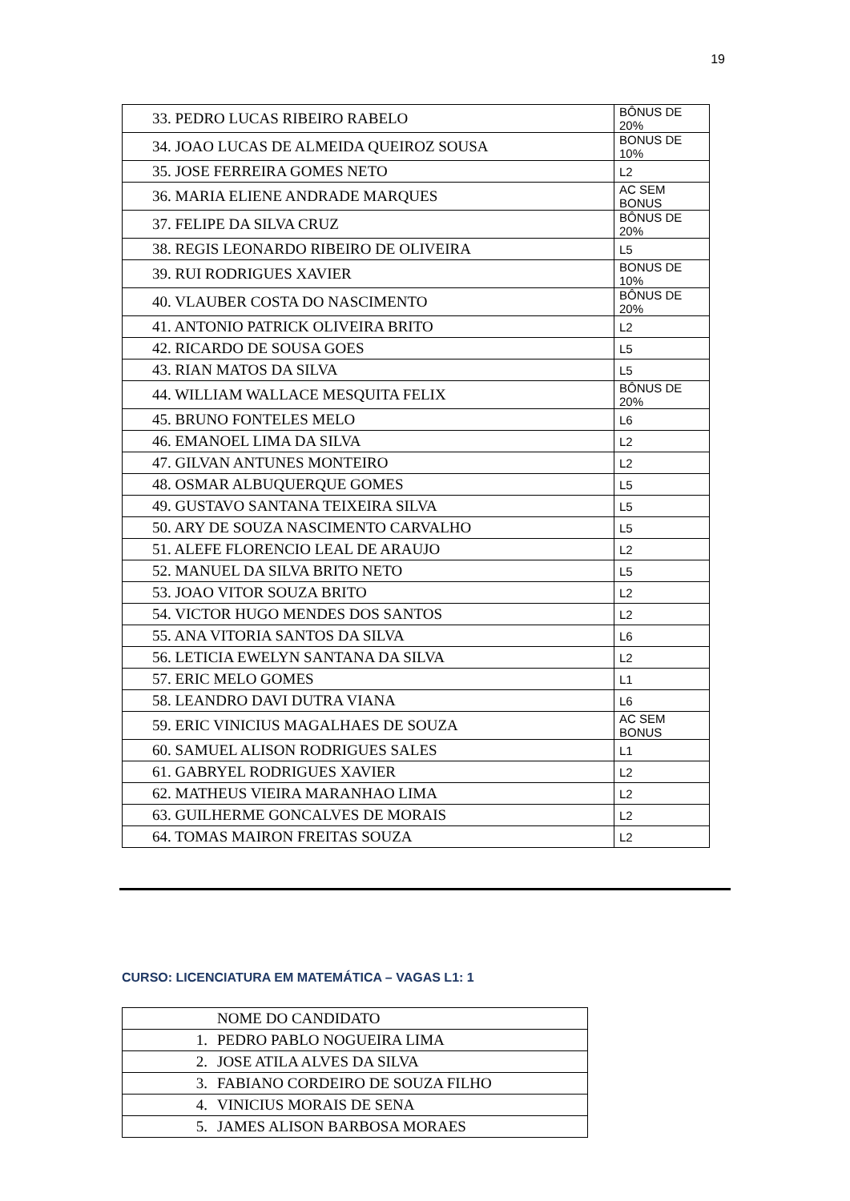19
| 33. PEDRO LUCAS RIBEIRO RABELO | BÔNUS DE 20% |
| 34. JOAO LUCAS DE ALMEIDA QUEIROZ SOUSA | BONUS DE 10% |
| 35. JOSE FERREIRA GOMES NETO | L2 |
| 36. MARIA ELIENE ANDRADE MARQUES | AC SEM BONUS |
| 37. FELIPE DA SILVA CRUZ | BÔNUS DE 20% |
| 38. REGIS LEONARDO RIBEIRO DE OLIVEIRA | L5 |
| 39. RUI RODRIGUES XAVIER | BONUS DE 10% |
| 40. VLAUBER COSTA DO NASCIMENTO | BÔNUS DE 20% |
| 41. ANTONIO PATRICK OLIVEIRA BRITO | L2 |
| 42. RICARDO DE SOUSA GOES | L5 |
| 43. RIAN MATOS DA SILVA | L5 |
| 44. WILLIAM WALLACE MESQUITA FELIX | BÔNUS DE 20% |
| 45. BRUNO FONTELES MELO | L6 |
| 46. EMANOEL LIMA DA SILVA | L2 |
| 47. GILVAN ANTUNES MONTEIRO | L2 |
| 48. OSMAR ALBUQUERQUE GOMES | L5 |
| 49. GUSTAVO SANTANA TEIXEIRA SILVA | L5 |
| 50. ARY DE SOUZA NASCIMENTO CARVALHO | L5 |
| 51. ALEFE FLORENCIO LEAL DE ARAUJO | L2 |
| 52. MANUEL DA SILVA BRITO NETO | L5 |
| 53. JOAO VITOR SOUZA BRITO | L2 |
| 54. VICTOR HUGO MENDES DOS SANTOS | L2 |
| 55. ANA VITORIA SANTOS DA SILVA | L6 |
| 56. LETICIA EWELYN SANTANA DA SILVA | L2 |
| 57. ERIC MELO GOMES | L1 |
| 58. LEANDRO DAVI DUTRA VIANA | L6 |
| 59. ERIC VINICIUS MAGALHAES DE SOUZA | AC SEM BONUS |
| 60. SAMUEL ALISON RODRIGUES SALES | L1 |
| 61. GABRYEL RODRIGUES XAVIER | L2 |
| 62. MATHEUS VIEIRA MARANHAO LIMA | L2 |
| 63. GUILHERME GONCALVES DE MORAIS | L2 |
| 64. TOMAS MAIRON FREITAS SOUZA | L2 |
CURSO: LICENCIATURA EM MATEMÁTICA – VAGAS L1: 1
| | NOME DO CANDIDATO |
| 1. | PEDRO PABLO NOGUEIRA LIMA |
| 2. | JOSE ATILA ALVES DA SILVA |
| 3. | FABIANO CORDEIRO DE SOUZA FILHO |
| 4. | VINICIUS MORAIS DE SENA |
| 5. | JAMES ALISON BARBOSA MORAES |